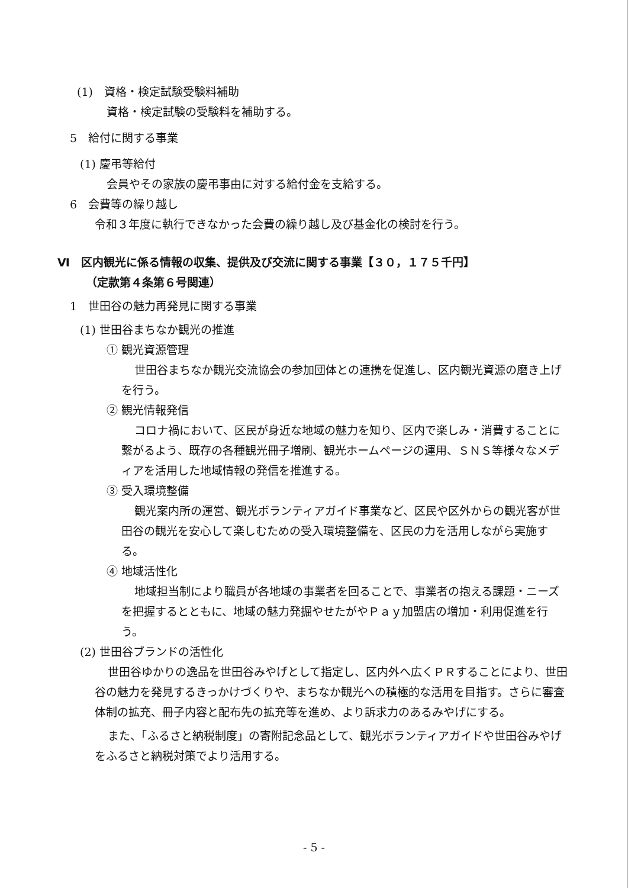(1)　資格・検定試験受験料補助
資格・検定試験の受験料を補助する。
5　給付に関する事業
(1) 慶弔等給付
会員やその家族の慶弔事由に対する給付金を支給する。
6　会費等の繰り越し
令和３年度に執行できなかった会費の繰り越し及び基金化の検討を行う。
Ⅵ　区内観光に係る情報の収集、提供及び交流に関する事業【３０，１７５千円】
（定款第４条第６号関連）
1　世田谷の魅力再発見に関する事業
(1) 世田谷まちなか観光の推進
① 観光資源管理
世田谷まちなか観光交流協会の参加団体との連携を促進し、区内観光資源の磨き上げを行う。
② 観光情報発信
コロナ禍において、区民が身近な地域の魅力を知り、区内で楽しみ・消費することに繋がるよう、既存の各種観光冊子増刷、観光ホームページの運用、ＳＮＳ等様々なメディアを活用した地域情報の発信を推進する。
③ 受入環境整備
観光案内所の運営、観光ボランティアガイド事業など、区民や区外からの観光客が世田谷の観光を安心して楽しむための受入環境整備を、区民の力を活用しながら実施する。
④ 地域活性化
地域担当制により職員が各地域の事業者を回ることで、事業者の抱える課題・ニーズを把握するとともに、地域の魅力発掘やせたがやＰａｙ加盟店の増加・利用促進を行う。
(2) 世田谷ブランドの活性化
世田谷ゆかりの逸品を世田谷みやげとして指定し、区内外へ広くＰＲすることにより、世田谷の魅力を発見するきっかけづくりや、まちなか観光への積極的な活用を目指す。さらに審査体制の拡充、冊子内容と配布先の拡充等を進め、より訴求力のあるみやげにする。
また、「ふるさと納税制度」の寄附記念品として、観光ボランティアガイドや世田谷みやげをふるさと納税対策でより活用する。
- 5 -